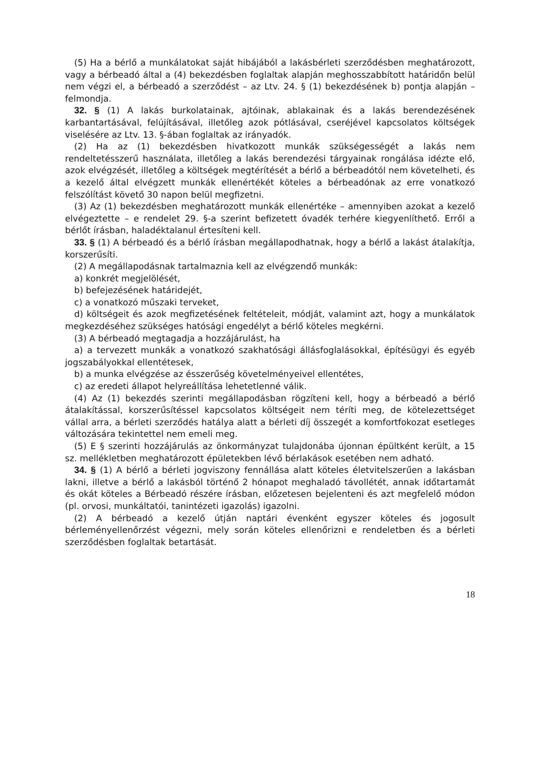(5) Ha a bérlő a munkálatokat saját hibájából a lakásbérleti szerződésben meghatározott, vagy a bérbeadó által a (4) bekezdésben foglaltak alapján meghosszabbított határidőn belül nem végzi el, a bérbeadó a szerződést – az Ltv. 24. § (1) bekezdésének b) pontja alapján – felmondja.
32. § (1) A lakás burkolatainak, ajtóinak, ablakainak és a lakás berendezésének karbantartásával, felújításával, illetőleg azok pótlásával, cseréjével kapcsolatos költségek viselésére az Ltv. 13. §-ában foglaltak az irányadók.
(2) Ha az (1) bekezdésben hivatkozott munkák szükségességét a lakás nem rendeltetésszerű használata, illetőleg a lakás berendezési tárgyainak rongálása idézte elő, azok elvégzését, illetőleg a költségek megtérítését a bérlő a bérbeadótól nem követelheti, és a kezelő által elvégzett munkák ellenértékét köteles a bérbeadónak az erre vonatkozó felszólítást követő 30 napon belül megfizetni.
(3) Az (1) bekezdésben meghatározott munkák ellenértéke – amennyiben azokat a kezelő elvégeztette – e rendelet 29. §-a szerint befizetett óvadék terhére kiegyenlíthető. Erről a bérlőt írásban, haladéktalanul értesíteni kell.
33. § (1) A bérbeadó és a bérlő írásban megállapodhatnak, hogy a bérlő a lakást átalakítja, korszerűsíti.
(2) A megállapodásnak tartalmaznia kell az elvégzendő munkák:
a) konkrét megjelölését,
b) befejezésének határidejét,
c) a vonatkozó műszaki terveket,
d) költségeit és azok megfizetésének feltételeit, módját, valamint azt, hogy a munkálatok megkezdéséhez szükséges hatósági engedélyt a bérlő köteles megkérni.
(3) A bérbeadó megtagadja a hozzájárulást, ha
a) a tervezett munkák a vonatkozó szakhatósági állásfoglalásokkal, építésügyi és egyéb jogszabályokkal ellentétesek,
b) a munka elvégzése az ésszerűség követelményeivel ellentétes,
c) az eredeti állapot helyreállítása lehetetlenné válik.
(4) Az (1) bekezdés szerinti megállapodásban rögzíteni kell, hogy a bérbeadó a bérlő átalakítással, korszerűsítéssel kapcsolatos költségeit nem téríti meg, de kötelezettséget vállal arra, a bérleti szerződés hatálya alatt a bérleti díj összegét a komfortfokozat esetleges változására tekintettel nem emeli meg.
(5) E § szerinti hozzájárulás az önkormányzat tulajdonába újonnan épültként került, a 15 sz. mellékletben meghatározott épületekben lévő bérlakások esetében nem adható.
34. § (1) A bérlő a bérleti jogviszony fennállása alatt köteles életvitelszerűen a lakásban lakni, illetve a bérlő a lakásból történő 2 hónapot meghaladó távollétét, annak időtartamát és okát köteles a Bérbeadó részére írásban, előzetesen bejelenteni és azt megfelelő módon (pl. orvosi, munkáltatói, tanintézeti igazolás) igazolni.
(2) A bérbeadó a kezelő útján naptári évenként egyszer köteles és jogosult bérleményellenőrzést végezni, mely során köteles ellenőrizni e rendeletben és a bérleti szerződésben foglaltak betartását.
18